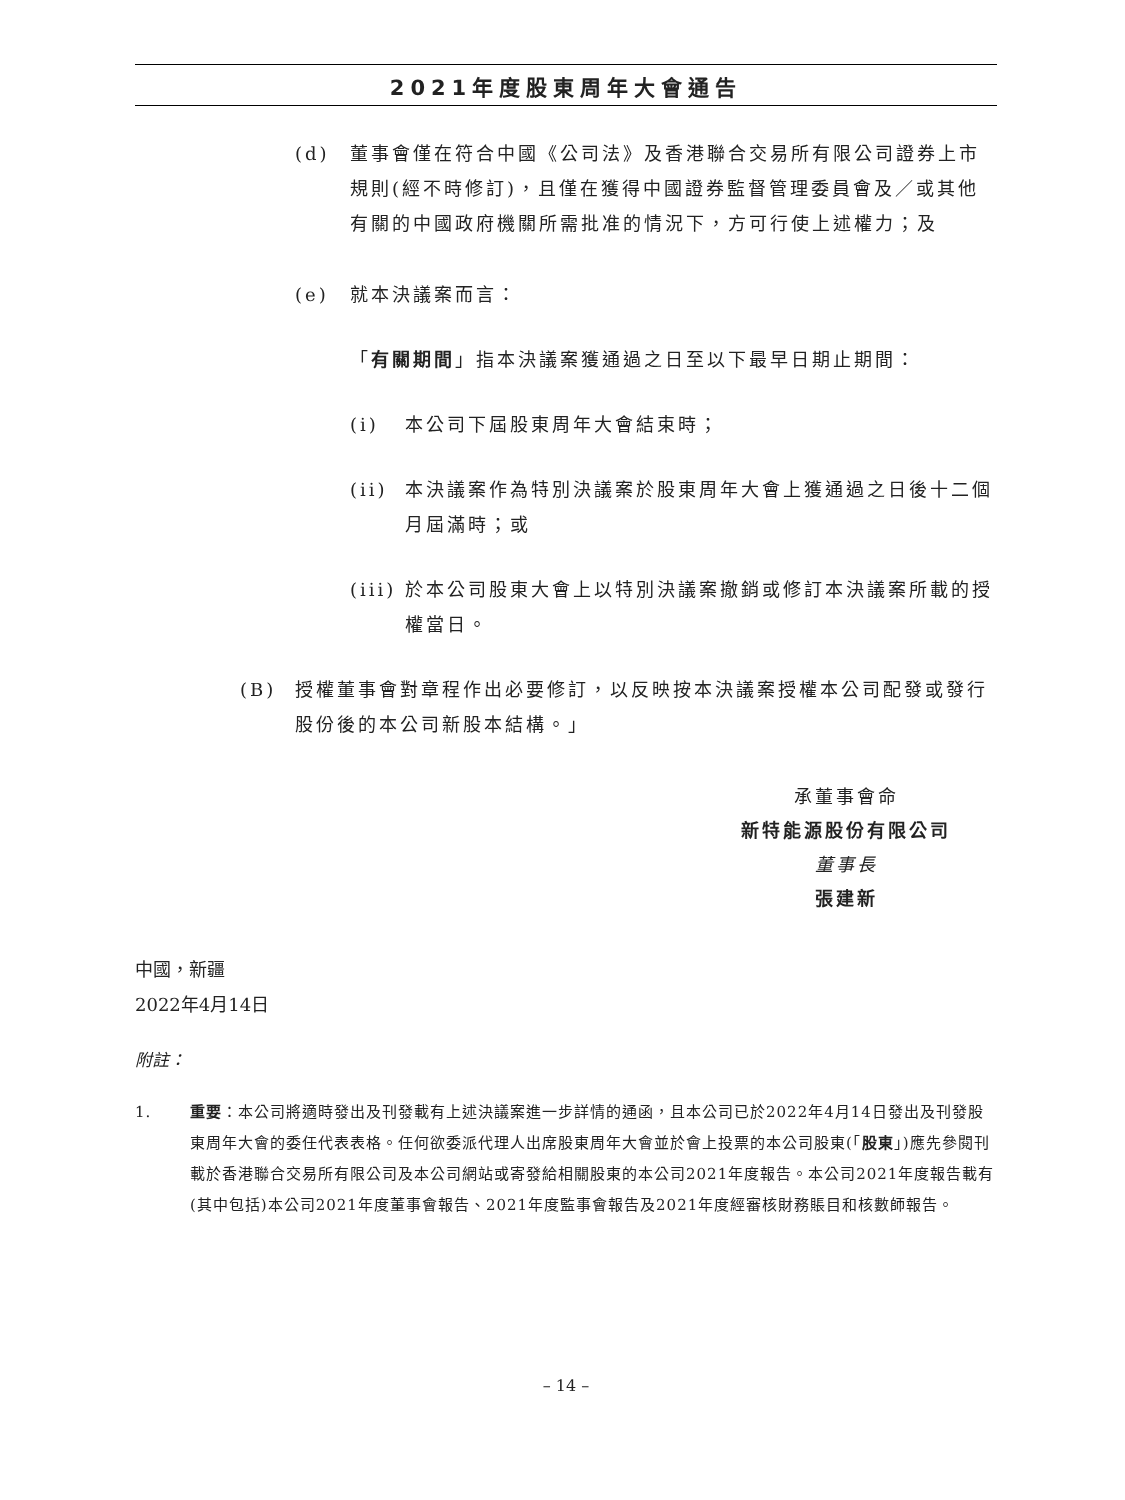2021年度股東周年大會通告
(d) 董事會僅在符合中國《公司法》及香港聯合交易所有限公司證券上市規則(經不時修訂)，且僅在獲得中國證券監督管理委員會及／或其他有關的中國政府機關所需批准的情況下，方可行使上述權力；及
(e) 就本決議案而言：
「有關期間」指本決議案獲通過之日至以下最早日期止期間：
(i) 本公司下屆股東周年大會結束時；
(ii) 本決議案作為特別決議案於股東周年大會上獲通過之日後十二個月屆滿時；或
(iii) 於本公司股東大會上以特別決議案撤銷或修訂本決議案所載的授權當日。
(B) 授權董事會對章程作出必要修訂，以反映按本決議案授權本公司配發或發行股份後的本公司新股本結構。」
承董事會命
新特能源股份有限公司
董事長
張建新
中國，新疆
2022年4月14日
附註：
1. 重要：本公司將適時發出及刊發載有上述決議案進一步詳情的通函，且本公司已於2022年4月14日發出及刊發股東周年大會的委任代表表格。任何欲委派代理人出席股東周年大會並於會上投票的本公司股東(「股東」)應先參閱刊載於香港聯合交易所有限公司及本公司網站或寄發給相關股東的本公司2021年度報告。本公司2021年度報告載有(其中包括)本公司2021年度董事會報告、2021年度監事會報告及2021年度經審核財務賬目和核數師報告。
– 14 –